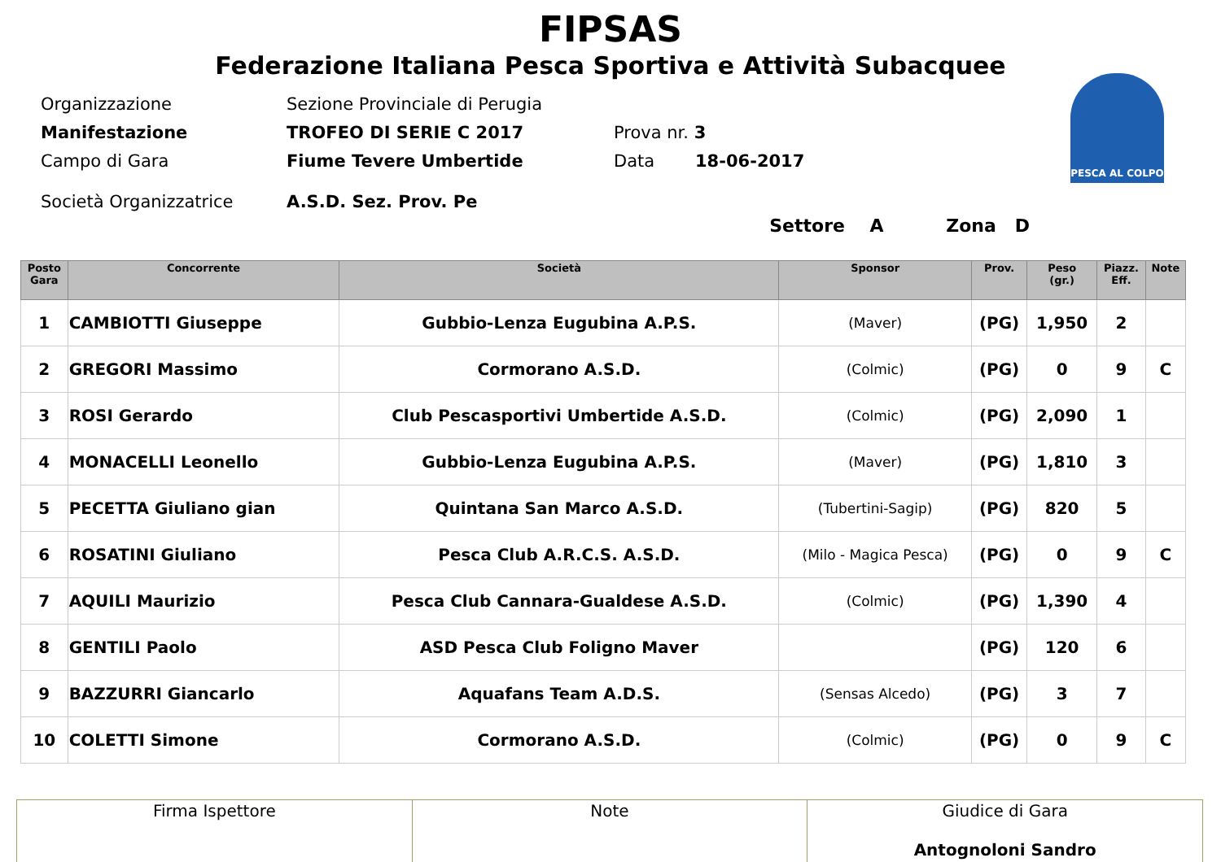FIPSAS
Federazione Italiana Pesca Sportiva e Attività Subacquee
PESCA AL COLPO
Organizzazione Sezione Provinciale di Perugia
Manifestazione TROFEO DI SERIE C 2017 Prova nr. 3
Campo di Gara Fiume Tevere Umbertide Data 18-06-2017
Società Organizzatrice A.S.D. Sez. Prov. Pe
Settore A Zona D
| Posto Gara | Concorrente | Società | Sponsor | Prov. | Peso (gr.) | Piazz. Eff. | Note |
| --- | --- | --- | --- | --- | --- | --- | --- |
| 1 | CAMBIOTTI Giuseppe | Gubbio-Lenza Eugubina A.P.S. | (Maver) | (PG) | 1,950 | 2 | |
| 2 | GREGORI Massimo | Cormorano A.S.D. | (Colmic) | (PG) | 0 | 9 | C |
| 3 | ROSI Gerardo | Club Pescasportivi Umbertide A.S.D. | (Colmic) | (PG) | 2,090 | 1 | |
| 4 | MONACELLI Leonello | Gubbio-Lenza Eugubina A.P.S. | (Maver) | (PG) | 1,810 | 3 | |
| 5 | PECETTA Giuliano gian | Quintana San Marco A.S.D. | (Tubertini-Sagip) | (PG) | 820 | 5 | |
| 6 | ROSATINI Giuliano | Pesca Club A.R.C.S. A.S.D. | (Milo - Magica Pesca) | (PG) | 0 | 9 | C |
| 7 | AQUILI Maurizio | Pesca Club Cannara-Gualdese A.S.D. | (Colmic) | (PG) | 1,390 | 4 | |
| 8 | GENTILI Paolo | ASD Pesca Club Foligno Maver | | (PG) | 120 | 6 | |
| 9 | BAZZURRI Giancarlo | Aquafans Team A.D.S. | (Sensas Alcedo) | (PG) | 3 | 7 | |
| 10 | COLETTI Simone | Cormorano A.S.D. | (Colmic) | (PG) | 0 | 9 | C |
| Firma Ispettore | Note | Giudice di Gara Antognoloni Sandro |